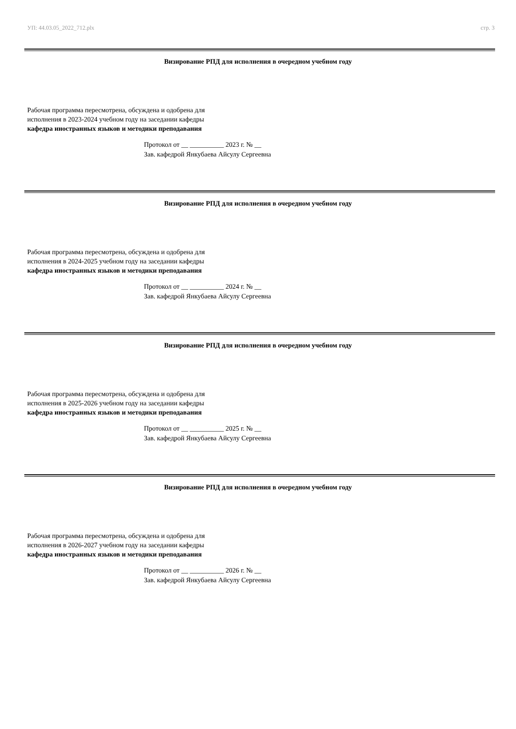УП: 44.03.05_2022_712.plx стр. 3
Визирование РПД для исполнения в очередном учебном году
Рабочая программа пересмотрена, обсуждена и одобрена для
исполнения в 2023-2024 учебном году на заседании кафедры
кафедра иностранных языков и методики преподавания
Протокол от __ __________ 2023 г. № __
Зав. кафедрой Янкубаева Айсулу Сергеевна
Визирование РПД для исполнения в очередном учебном году
Рабочая программа пересмотрена, обсуждена и одобрена для
исполнения в 2024-2025 учебном году на заседании кафедры
кафедра иностранных языков и методики преподавания
Протокол от __ __________ 2024 г. № __
Зав. кафедрой Янкубаева Айсулу Сергеевна
Визирование РПД для исполнения в очередном учебном году
Рабочая программа пересмотрена, обсуждена и одобрена для
исполнения в 2025-2026 учебном году на заседании кафедры
кафедра иностранных языков и методики преподавания
Протокол от __ __________ 2025 г. № __
Зав. кафедрой Янкубаева Айсулу Сергеевна
Визирование РПД для исполнения в очередном учебном году
Рабочая программа пересмотрена, обсуждена и одобрена для
исполнения в 2026-2027 учебном году на заседании кафедры
кафедра иностранных языков и методики преподавания
Протокол от __ __________ 2026 г. № __
Зав. кафедрой Янкубаева Айсулу Сергеевна